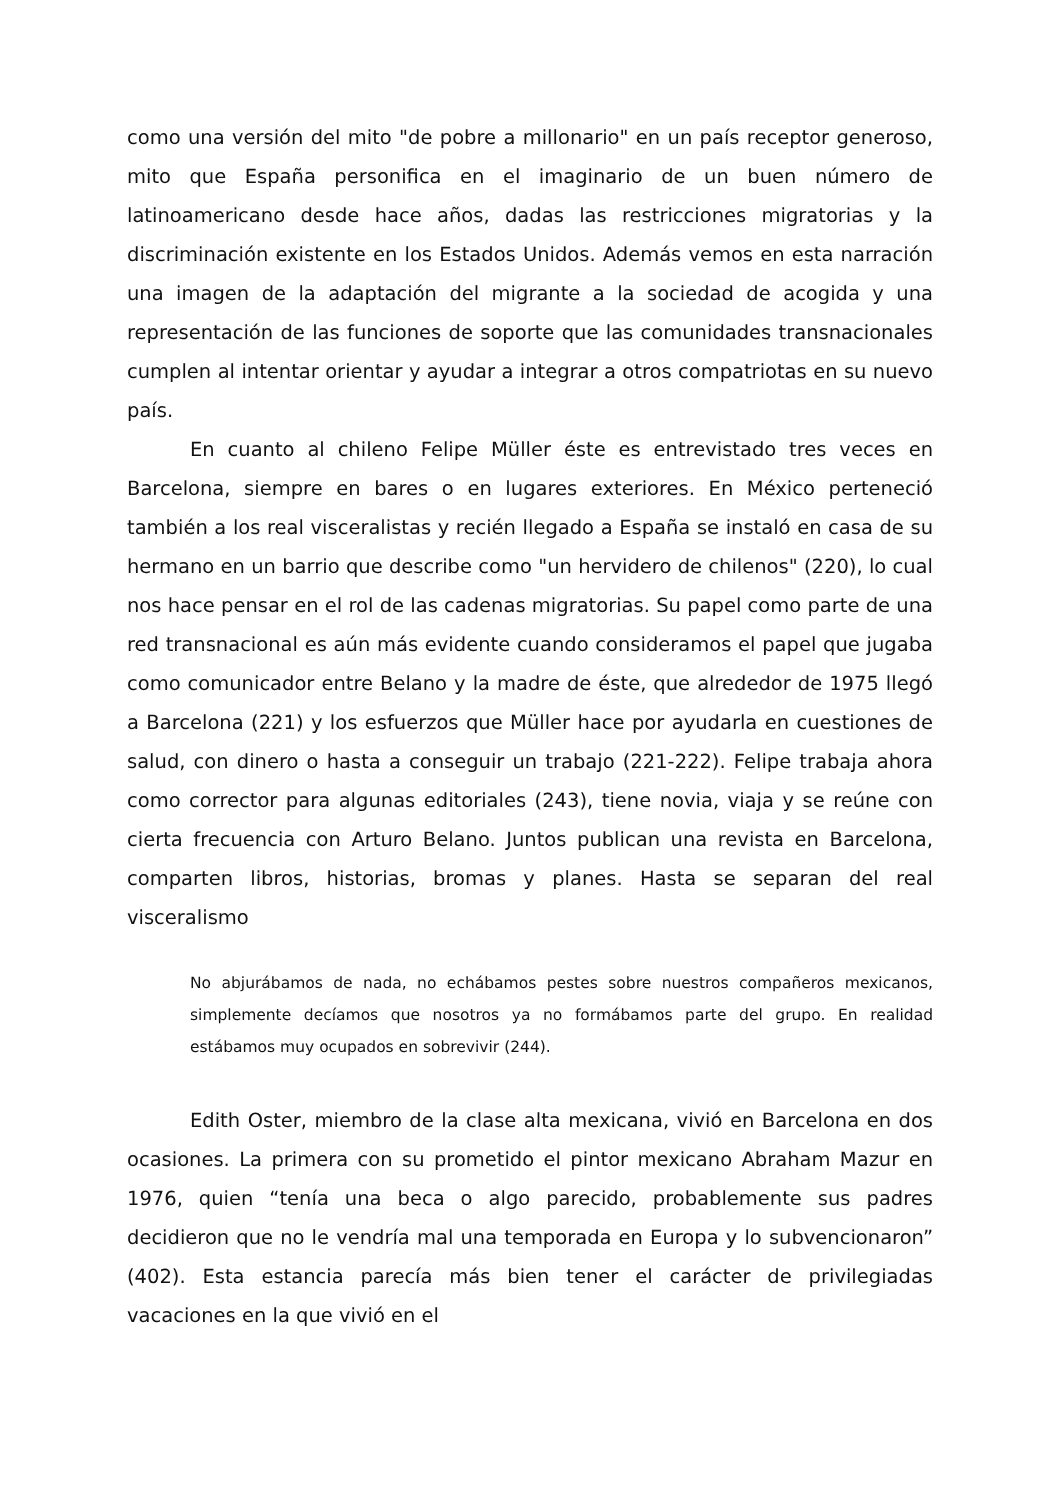como una versión del mito "de pobre a millonario" en un país receptor generoso, mito que España personifica en el imaginario de un buen número de latinoamericano desde hace años, dadas las restricciones migratorias y la discriminación existente en los Estados Unidos. Además vemos en esta narración una imagen de la adaptación del migrante a la sociedad de acogida y una representación de las funciones de soporte que las comunidades transnacionales cumplen al intentar orientar y ayudar a integrar a otros compatriotas en su nuevo país.
En cuanto al chileno Felipe Müller éste es entrevistado tres veces en Barcelona, siempre en bares o en lugares exteriores. En México perteneció también a los real visceralistas y recién llegado a España se instaló en casa de su hermano en un barrio que describe como "un hervidero de chilenos" (220), lo cual nos hace pensar en el rol de las cadenas migratorias. Su papel como parte de una red transnacional es aún más evidente cuando consideramos el papel que jugaba como comunicador entre Belano y la madre de éste, que alrededor de 1975 llegó a Barcelona (221) y los esfuerzos que Müller hace por ayudarla en cuestiones de salud, con dinero o hasta a conseguir un trabajo (221-222). Felipe trabaja ahora como corrector para algunas editoriales (243), tiene novia, viaja y se reúne con cierta frecuencia con Arturo Belano. Juntos publican una revista en Barcelona, comparten libros, historias, bromas y planes. Hasta se separan del real visceralismo
No abjurábamos de nada, no echábamos pestes sobre nuestros compañeros mexicanos, simplemente decíamos que nosotros ya no formábamos parte del grupo. En realidad estábamos muy ocupados en sobrevivir (244).
Edith Oster, miembro de la clase alta mexicana, vivió en Barcelona en dos ocasiones. La primera con su prometido el pintor mexicano Abraham Mazur en 1976, quien “tenía una beca o algo parecido, probablemente sus padres decidieron que no le vendría mal una temporada en Europa y lo subvencionaron” (402). Esta estancia parecía más bien tener el carácter de privilegiadas vacaciones en la que vivió en el